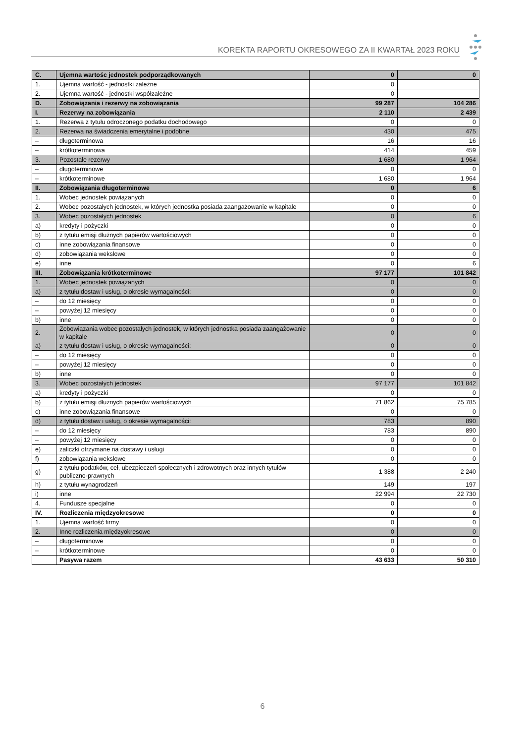KOREKTA RAPORTU OKRESOWEGO ZA II KWARTAŁ 2023 ROKU
| C. | Ujemna wartośc jednostek podporządkowanych | 0 | 0 |
| 1. | Ujemna wartość - jednostki zależne | 0 | |
| 2. | Ujemna wartość - jednostki współzależne | 0 | |
| D. | Zobowiązania i rezerwy na zobowiązania | 99 287 | 104 286 |
| I. | Rezerwy na zobowiązania | 2 110 | 2 439 |
| 1. | Rezerwa z tytułu odroczonego podatku dochodowego | 0 | 0 |
| 2. | Rezerwa na świadczenia emerytalne i podobne | 430 | 475 |
| – | długoterminowa | 16 | 16 |
| – | krótkoterminowa | 414 | 459 |
| 3. | Pozostałe rezerwy | 1 680 | 1 964 |
| – | długoterminowe | 0 | 0 |
| – | krótkoterminowe | 1 680 | 1 964 |
| II. | Zobowiązania długoterminowe | 0 | 6 |
| 1. | Wobec jednostek powiązanych | 0 | 0 |
| 2. | Wobec pozostałych jednostek, w których jednostka posiada zaangażowanie w kapitale | 0 | 0 |
| 3. | Wobec pozostałych jednostek | 0 | 6 |
| a) | kredyty i pożyczki | 0 | 0 |
| b) | z tytułu emisji dłużnych papierów wartościowych | 0 | 0 |
| c) | inne zobowiązania finansowe | 0 | 0 |
| d) | zobowiązania wekslowe | 0 | 0 |
| e) | inne | 0 | 6 |
| III. | Zobowiązania krótkoterminowe | 97 177 | 101 842 |
| 1. | Wobec jednostek powiązanych | 0 | 0 |
| a) | z tytułu dostaw i usług, o okresie wymagalności: | 0 | 0 |
| – | do 12 miesięcy | 0 | 0 |
| – | powyżej 12 miesięcy | 0 | 0 |
| b) | inne | 0 | 0 |
| 2. | Zobowiązania wobec pozostałych jednostek, w których jednostka posiada zaangażowanie w kapitale | 0 | 0 |
| a) | z tytułu dostaw i usług, o okresie wymagalności: | 0 | 0 |
| – | do 12 miesięcy | 0 | 0 |
| – | powyżej 12 miesięcy | 0 | 0 |
| b) | inne | 0 | 0 |
| 3. | Wobec pozostałych jednostek | 97 177 | 101 842 |
| a) | kredyty i pożyczki | 0 | 0 |
| b) | z tytułu emisji dłużnych papierów wartościowych | 71 862 | 75 785 |
| c) | inne zobowiązania finansowe | 0 | 0 |
| d) | z tytułu dostaw i usług, o okresie wymagalności: | 783 | 890 |
| – | do 12 miesięcy | 783 | 890 |
| – | powyżej 12 miesięcy | 0 | 0 |
| e) | zaliczki otrzymane na dostawy i usługi | 0 | 0 |
| f) | zobowiązania wekslowe | 0 | 0 |
| g) | z tytułu podatków, ceł, ubezpieczeń społecznych i zdrowotnych oraz innych tytułów publiczno-prawnych | 1 388 | 2 240 |
| h) | z tytułu wynagrodzeń | 149 | 197 |
| i) | inne | 22 994 | 22 730 |
| 4. | Fundusze specjalne | 0 | 0 |
| IV. | Rozliczenia międzyokresowe | 0 | 0 |
| 1. | Ujemna wartość firmy | 0 | 0 |
| 2. | Inne rozliczenia międzyokresowe | 0 | 0 |
| – | długoterminowe | 0 | 0 |
| – | krótkoterminowe | 0 | 0 |
| | Pasywa razem | 43 633 | 50 310 |
6